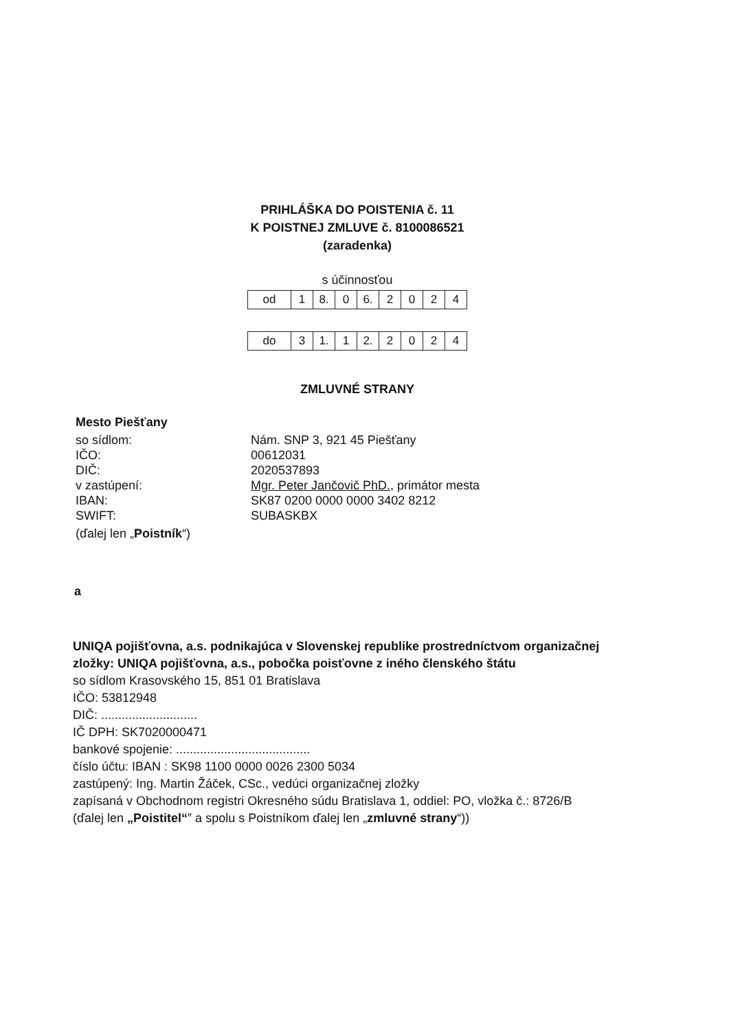PRIHLÁŠKA DO POISTENIA č. 11
K POISTNEJ ZMLUVE č. 8100086521
(zaradenka)
s účinnosťou
| od | 1 | 8. | 0 | 6. | 2 | 0 | 2 | 4 |
| do | 3 | 1. | 1 | 2. | 2 | 0 | 2 | 4 |
ZMLUVNÉ STRANY
Mesto Piešťany
so sídlom: Nám. SNP 3, 921 45 Piešťany
IČO: 00612031
DIČ: 2020537893
v zastúpení: Mgr. Peter Jančovič PhD., primátor mesta
IBAN: SK87 0200 0000 0000 3402 8212
SWIFT: SUBASKBX
(ďalej len „Poistník“)
a
UNIQA pojišťovna, a.s. podnikajúca v Slovenskej republike prostredníctvom organizačnej zložky: UNIQA pojišťovna, a.s., pobočka poisťovne z iného členského štátu
so sídlom Krasovského 15, 851 01 Bratislava
IČO: 53812948
DIČ: ............................
IČ DPH: SK7020000471
bankové spojenie: .......................................
číslo účtu: IBAN : SK98 1100 0000 0026 2300 5034
zastúpený: Ing. Martin Žáček, CSc., vedúci organizačnej zložky
zapísaná v Obchodnom registri Okresného súdu Bratislava 1, oddiel: PO, vložka č.: 8726/B
(ďalej len „Poistitel“‟ a spolu s Poistníkom ďalej len „zmluvné strany“))